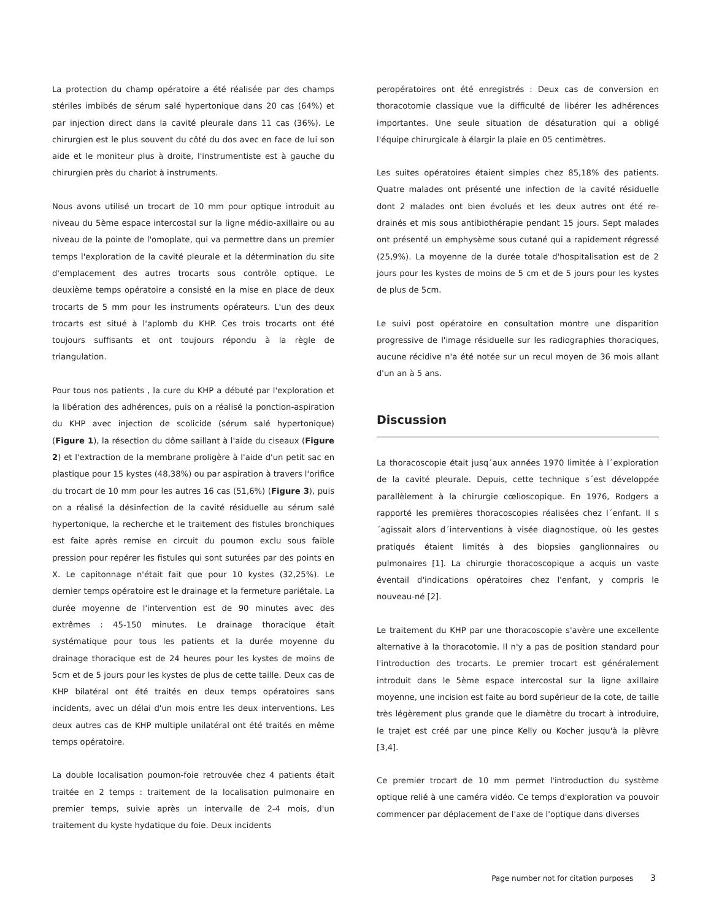La protection du champ opératoire a été réalisée par des champs stériles imbibés de sérum salé hypertonique dans 20 cas (64%) et par injection direct dans la cavité pleurale dans 11 cas (36%). Le chirurgien est le plus souvent du côté du dos avec en face de lui son aide et le moniteur plus à droite, l'instrumentiste est à gauche du chirurgien près du chariot à instruments.
Nous avons utilisé un trocart de 10 mm pour optique introduit au niveau du 5ème espace intercostal sur la ligne médio-axillaire ou au niveau de la pointe de l'omoplate, qui va permettre dans un premier temps l'exploration de la cavité pleurale et la détermination du site d'emplacement des autres trocarts sous contrôle optique. Le deuxième temps opératoire a consisté en la mise en place de deux trocarts de 5 mm pour les instruments opérateurs. L'un des deux trocarts est situé à l'aplomb du KHP. Ces trois trocarts ont été toujours suffisants et ont toujours répondu à la règle de triangulation.
Pour tous nos patients , la cure du KHP a débuté par l'exploration et la libération des adhérences, puis on a réalisé la ponction-aspiration du KHP avec injection de scolicide (sérum salé hypertonique) (Figure 1), la résection du dôme saillant à l'aide du ciseaux (Figure 2) et l'extraction de la membrane proligère à l'aide d'un petit sac en plastique pour 15 kystes (48,38%) ou par aspiration à travers l'orifice du trocart de 10 mm pour les autres 16 cas (51,6%) (Figure 3), puis on a réalisé la désinfection de la cavité résiduelle au sérum salé hypertonique, la recherche et le traitement des fistules bronchiques est faite après remise en circuit du poumon exclu sous faible pression pour repérer les fistules qui sont suturées par des points en X. Le capitonnage n'était fait que pour 10 kystes (32,25%). Le dernier temps opératoire est le drainage et la fermeture pariétale. La durée moyenne de l'intervention est de 90 minutes avec des extrêmes : 45-150 minutes. Le drainage thoracique était systématique pour tous les patients et la durée moyenne du drainage thoracique est de 24 heures pour les kystes de moins de 5cm et de 5 jours pour les kystes de plus de cette taille. Deux cas de KHP bilatéral ont été traités en deux temps opératoires sans incidents, avec un délai d'un mois entre les deux interventions. Les deux autres cas de KHP multiple unilatéral ont été traités en même temps opératoire.
La double localisation poumon-foie retrouvée chez 4 patients était traitée en 2 temps : traitement de la localisation pulmonaire en premier temps, suivie après un intervalle de 2-4 mois, d'un traitement du kyste hydatique du foie. Deux incidents
peropératoires ont été enregistrés : Deux cas de conversion en thoracotomie classique vue la difficulté de libérer les adhérences importantes. Une seule situation de désaturation qui a obligé l'équipe chirurgicale à élargir la plaie en 05 centimètres.
Les suites opératoires étaient simples chez 85,18% des patients. Quatre malades ont présenté une infection de la cavité résiduelle dont 2 malades ont bien évolués et les deux autres ont été re-drainés et mis sous antibiothérapie pendant 15 jours. Sept malades ont présenté un emphysème sous cutané qui a rapidement régressé (25,9%). La moyenne de la durée totale d'hospitalisation est de 2 jours pour les kystes de moins de 5 cm et de 5 jours pour les kystes de plus de 5cm.
Le suivi post opératoire en consultation montre une disparition progressive de l'image résiduelle sur les radiographies thoraciques, aucune récidive n'a été notée sur un recul moyen de 36 mois allant d'un an à 5 ans.
Discussion
La thoracoscopie était jusq´aux années 1970 limitée à l´exploration de la cavité pleurale. Depuis, cette technique s´est développée parallèlement à la chirurgie cœlioscopique. En 1976, Rodgers a rapporté les premières thoracoscopies réalisées chez l´enfant. Il s´agissait alors d´interventions à visée diagnostique, où les gestes pratiqués étaient limités à des biopsies ganglionnaires ou pulmonaires [1]. La chirurgie thoracoscopique a acquis un vaste éventail d'indications opératoires chez l'enfant, y compris le nouveau-né [2].
Le traitement du KHP par une thoracoscopie s'avère une excellente alternative à la thoracotomie. Il n'y a pas de position standard pour l'introduction des trocarts. Le premier trocart est généralement introduit dans le 5ème espace intercostal sur la ligne axillaire moyenne, une incision est faite au bord supérieur de la cote, de taille très légèrement plus grande que le diamètre du trocart à introduire, le trajet est créé par une pince Kelly ou Kocher jusqu'à la plèvre [3,4].
Ce premier trocart de 10 mm permet l'introduction du système optique relié à une caméra vidéo. Ce temps d'exploration va pouvoir commencer par déplacement de l'axe de l'optique dans diverses
Page number not for citation purposes 3